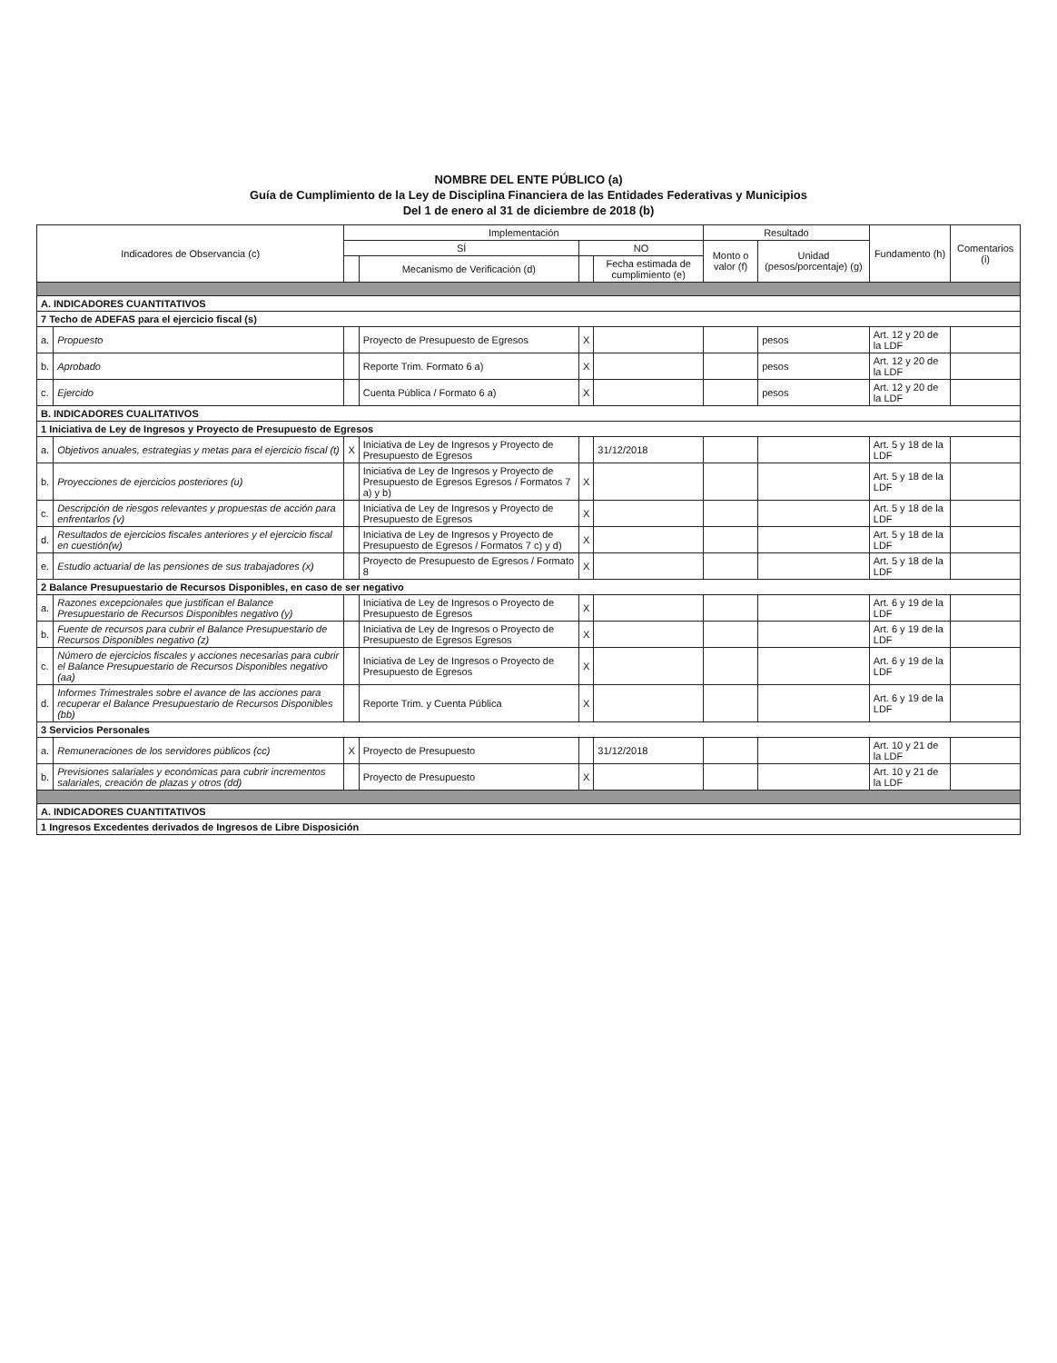NOMBRE DEL ENTE PÚBLICO (a)
Guía de Cumplimiento de la Ley de Disciplina Financiera de las Entidades Federativas y Municipios
Del 1 de enero al 31 de diciembre de 2018 (b)
| Indicadores de Observancia (c) | | Implementación | | | | Resultado | | Fundamento (h) | Comentarios (i) |
| --- | --- | --- | --- | --- | --- | --- | --- | --- | --- |
| | | SÍ | | NO | | Monto o valor (f) | Unidad (pesos/porcentaje) (g) | | |
| | | | Mecanismo de Verificación (d) | | Fecha estimada de cumplimiento (e) | | | | |
| A. INDICADORES CUANTITATIVOS | | | | | | | | | |
| 7 Techo de ADEFAS para el ejercicio fiscal (s) | | | | | | | | | |
| a. | Propuesto | | Proyecto de Presupuesto de Egresos | X | | | pesos | Art. 12 y 20 de la LDF | |
| b. | Aprobado | | Reporte Trim. Formato 6 a) | X | | | pesos | Art. 12 y 20 de la LDF | |
| c. | Ejercido | | Cuenta Pública / Formato 6 a) | X | | | pesos | Art. 12 y 20 de la LDF | |
| B. INDICADORES CUALITATIVOS | | | | | | | | | |
| 1 Iniciativa de Ley de Ingresos y Proyecto de Presupuesto de Egresos | | | | | | | | | |
| a. | Objetivos anuales, estrategias y metas para el ejercicio fiscal (t) | X | Iniciativa de Ley de Ingresos y Proyecto de Presupuesto de Egresos | | 31/12/2018 | | | Art. 5 y 18 de la LDF | |
| b. | Proyecciones de ejercicios posteriores (u) | | Iniciativa de Ley de Ingresos y Proyecto de Presupuesto de Egresos Egresos / Formatos 7 a) y b) | X | | | | Art. 5 y 18 de la LDF | |
| c. | Descripción de riesgos relevantes y propuestas de acción para enfrentarlos (v) | | Iniciativa de Ley de Ingresos y Proyecto de Presupuesto de Egresos | X | | | | Art. 5 y 18 de la LDF | |
| d. | Resultados de ejercicios fiscales anteriores y el ejercicio fiscal en cuestión(w) | | Iniciativa de Ley de Ingresos y Proyecto de Presupuesto de Egresos / Formatos 7 c) y d) | X | | | | Art. 5 y 18 de la LDF | |
| e. | Estudio actuarial de las pensiones de sus trabajadores (x) | | Proyecto de Presupuesto de Egresos / Formato 8 | X | | | | Art. 5 y 18 de la LDF | |
| 2 Balance Presupuestario de Recursos Disponibles, en caso de ser negativo | | | | | | | | | |
| a. | Razones excepcionales que justifican el Balance Presupuestario de Recursos Disponibles negativo (y) | | Iniciativa de Ley de Ingresos o Proyecto de Presupuesto de Egresos | X | | | | Art. 6 y 19 de la LDF | |
| b. | Fuente de recursos para cubrir el Balance Presupuestario de Recursos Disponibles negativo (z) | | Iniciativa de Ley de Ingresos o Proyecto de Presupuesto de Egresos Egresos | X | | | | Art. 6 y 19 de la LDF | |
| c. | Número de ejercicios fiscales y acciones necesarias para cubrir el Balance Presupuestario de Recursos Disponibles negativo (aa) | | Iniciativa de Ley de Ingresos o Proyecto de Presupuesto de Egresos | X | | | | Art. 6 y 19 de la LDF | |
| d. | Informes Trimestrales sobre el avance de las acciones para recuperar el Balance Presupuestario de Recursos Disponibles (bb) | | Reporte Trim. y Cuenta Pública | X | | | | Art. 6 y 19 de la LDF | |
| 3 Servicios Personales | | | | | | | | | |
| a. | Remuneraciones de los servidores públicos (cc) | X | Proyecto de Presupuesto | | 31/12/2018 | | | Art. 10 y 21 de la LDF | |
| b. | Previsiones salariales y económicas para cubrir incrementos salariales, creación de plazas y otros (dd) | | Proyecto de Presupuesto | X | | | | Art. 10 y 21 de la LDF | |
| A. INDICADORES CUANTITATIVOS | | | | | | | | | |
| 1 Ingresos Excedentes derivados de Ingresos de Libre Disposición | | | | | | | | | |